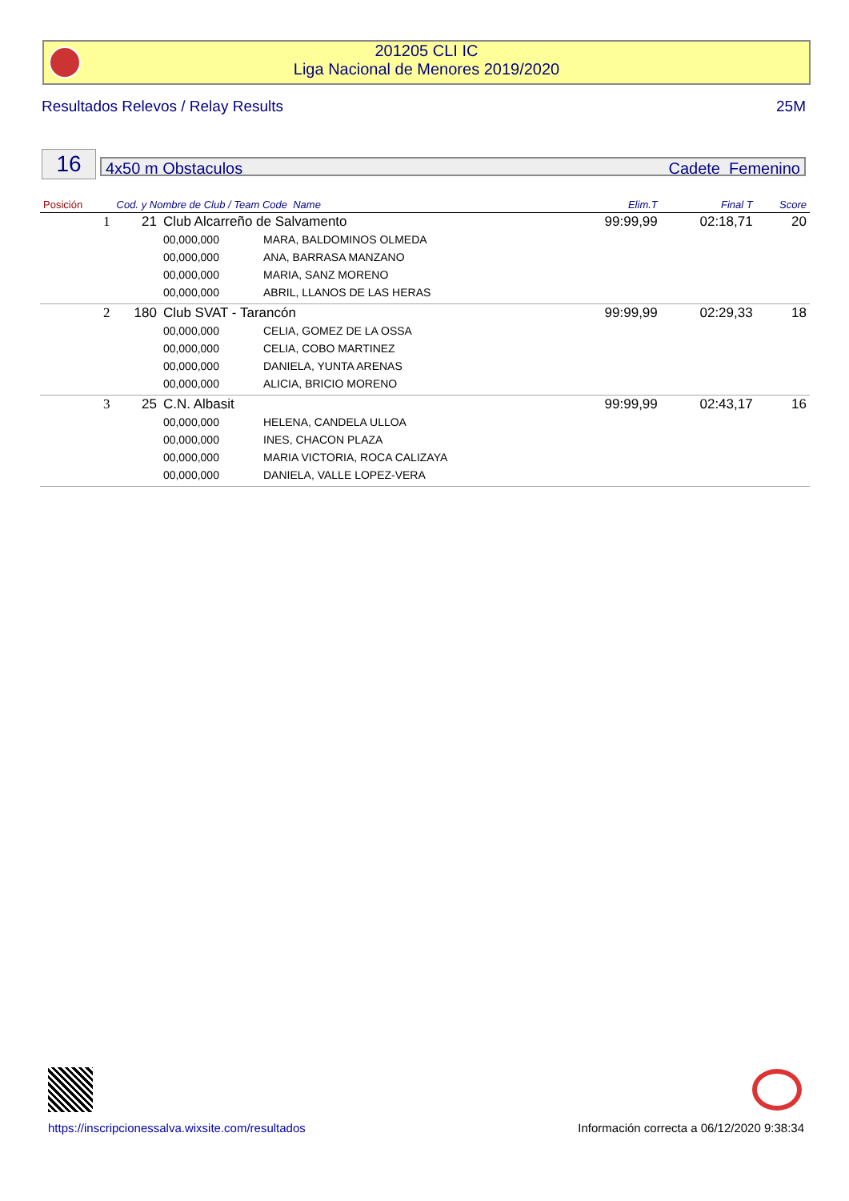201205 CLI IC
Liga Nacional de Menores 2019/2020
Resultados Relevos / Relay Results 25M
16 4x50 m Obstaculos Cadete Femenino
| Posición | Cod. y Nombre de Club / Team Code Name | | | Elim.T | Final T | Score |
| --- | --- | --- | --- | --- | --- | --- |
| 1 | 21 | Club Alcarreño de Salvamento | | 99:99,99 | 02:18,71 | 20 |
| | | 00,000,000 | MARA, BALDOMINOS OLMEDA | | | |
| | | 00,000,000 | ANA, BARRASA MANZANO | | | |
| | | 00,000,000 | MARIA, SANZ MORENO | | | |
| | | 00,000,000 | ABRIL, LLANOS DE LAS HERAS | | | |
| 2 | 180 | Club SVAT - Tarancón | | 99:99,99 | 02:29,33 | 18 |
| | | 00,000,000 | CELIA, GOMEZ DE LA OSSA | | | |
| | | 00,000,000 | CELIA, COBO MARTINEZ | | | |
| | | 00,000,000 | DANIELA, YUNTA ARENAS | | | |
| | | 00,000,000 | ALICIA, BRICIO MORENO | | | |
| 3 | 25 | C.N. Albasit | | 99:99,99 | 02:43,17 | 16 |
| | | 00,000,000 | HELENA, CANDELA ULLOA | | | |
| | | 00,000,000 | INES, CHACON PLAZA | | | |
| | | 00,000,000 | MARIA VICTORIA, ROCA CALIZAYA | | | |
| | | 00,000,000 | DANIELA, VALLE LOPEZ-VERA | | | |
https://inscripcionessalva.wixsite.com/resultados Información correcta a 06/12/2020 9:38:34